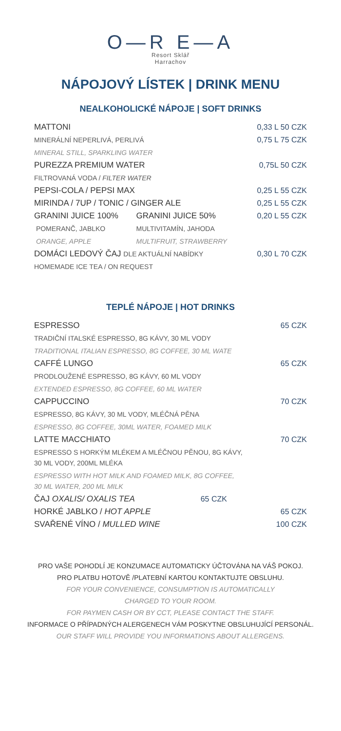O—R E—A
Resort Sklář
Harrachov
NÁPOJOVÝ LÍSTEK | DRINK MENU
NEALKOHOLICKÉ NÁPOJE | SOFT DRINKS
| MATTONI | | 0,33 L 50 CZK |
| MINERÁLNÍ NEPERLIVÁ, PERLIVÁ | | 0,75 L 75 CZK |
| MINERAL STILL, SPARKLING WATER | | |
| PUREZZA PREMIUM WATER | | 0,75L 50 CZK |
| FILTROVANÁ VODA / FILTER WATER | | |
| PEPSI-COLA / PEPSI MAX | | 0,25 L 55 CZK |
| MIRINDA / 7UP / TONIC / GINGER ALE | | 0,25 L 55 CZK |
| GRANINI JUICE 100% | GRANINI JUICE 50% | 0,20 L 55 CZK |
| POMERANČ, JABLKO | MULTIVITAMÍN, JAHODA | |
| ORANGE, APPLE | MULTIFRUIT, STRAWBERRY | |
| DOMÁCI LEDOVÝ ČAJ DLE AKTUÁLNÍ NABÍDKY | | 0,30 L 70 CZK |
| HOMEMADE ICE TEA / ON REQUEST | | |
TEPLÉ NÁPOJE | HOT DRINKS
| ESPRESSO | 65 CZK |
| TRADIČNÍ ITALSKÉ ESPRESSO, 8G KÁVY, 30 ML VODY | |
| TRADITIONAL ITALIAN ESPRESSO, 8G COFFEE, 30 ML WATE | |
| CAFFÉ LUNGO | 65 CZK |
| PRODLOUŽENÉ ESPRESSO, 8G KÁVY, 60 ML VODY | |
| EXTENDED ESPRESSO, 8G COFFEE, 60 ML WATER | |
| CAPPUCCINO | 70 CZK |
| ESPRESSO, 8G KÁVY, 30 ML VODY, MLÉČNÁ PĚNA | |
| ESPRESSO, 8G COFFEE, 30ML WATER, FOAMED MILK | |
| LATTE MACCHIATO | 70 CZK |
| ESPRESSO S HORKÝM MLÉKEM A MLÉČNOU PĚNOU, 8G KÁVY, 30 ML VODY, 200ML MLÉKA | |
| ESPRESSO WITH HOT MILK AND FOAMED MILK, 8G COFFEE, 30 ML WATER, 200 ML MILK | |
| ČAJ OXALIS/ OXALIS TEA 65 CZK | |
| HORKÉ JABLKO / HOT APPLE | 65 CZK |
| SVAŘENÉ VÍNO / MULLED WINE | 100 CZK |
PRO VAŠE POHODLÍ JE KONZUMACE AUTOMATICKY ÚČTOVÁNA NA VÁŠ POKOJ.
PRO PLATBU HOTOVĚ /PLATEBNÍ KARTOU KONTAKTUJTE OBSLUHU.
FOR YOUR CONVENIENCE, CONSUMPTION IS AUTOMATICALLY
CHARGED TO YOUR ROOM.
FOR PAYMEN CASH OR BY CCT, PLEASE CONTACT THE STAFF.
INFORMACE O PŘÍPADNÝCH ALERGENECH VÁM POSKYTNE OBSLUHUJÍCÍ PERSONÁL.
OUR STAFF WILL PROVIDE YOU INFORMATIONS ABOUT ALLERGENS.